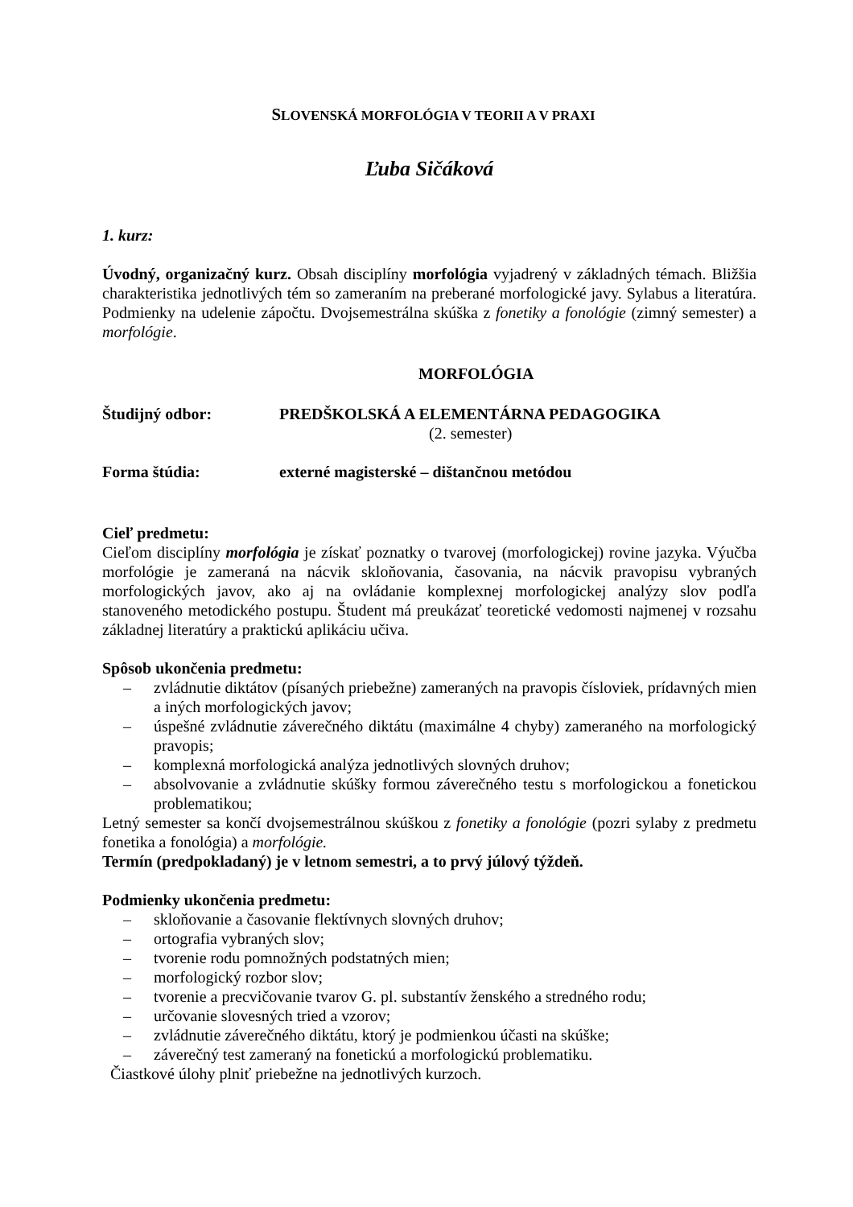SLOVENSKÁ MORFOLÓGIA V TEORII A V PRAXI
Ľuba Sičáková
1. kurz:
Úvodný, organizačný kurz. Obsah disciplíny morfológia vyjadrený v základných témach. Bližšia charakteristika jednotlivých tém so zameraním na preberané morfologické javy. Sylabus a literatúra. Podmienky na udelenie zápočtu. Dvojsemestrálna skúška z fonetiky a fonológie (zimný semester) a morfológie.
MORFOLÓGIA
Študijný odbor: PREDŠKOLSKÁ A ELEMENTÁRNA PEDAGOGIKA
(2. semester)
Forma štúdia: externé magisterské – dištančnou metódou
Cieľ predmetu:
Cieľom disciplíny morfológia je získať poznatky o tvarovej (morfologickej) rovine jazyka. Výučba morfológie je zameraná na nácvik skloňovania, časovania, na nácvik pravopisu vybraných morfologických javov, ako aj na ovládanie komplexnej morfologickej analýzy slov podľa stanoveného metodického postupu. Študent má preukázať teoretické vedomosti najmenej v rozsahu základnej literatúry a praktickú aplikáciu učiva.
Spôsob ukončenia predmetu:
– zvládnutie diktátov (písaných priebežne) zameraných na pravopis čísloviek, prídavných mien a iných morfologických javov;
– úspešné zvládnutie záverečného diktátu (maximálne 4 chyby) zameraného na morfologický pravopis;
– komplexná morfologická analýza jednotlivých slovných druhov;
– absolvovanie a zvládnutie skúšky formou záverečného testu s morfologickou a fonetickou problematikou;
Letný semester sa končí dvojsemestrálnou skúškou z fonetiky a fonológie (pozri sylaby z predmetu fonetika a fonológia) a morfológie.
Termín (predpokladaný) je v letnom semestri, a to prvý júlový týždeň.
Podmienky ukončenia predmetu:
– skloňovanie a časovanie flektívnych slovných druhov;
– ortografia vybraných slov;
– tvorenie rodu pomnožných podstatných mien;
– morfologický rozbor slov;
– tvorenie a precvičovanie tvarov G. pl. substantív ženského a stredného rodu;
– určovanie slovesných tried a vzorov;
– zvládnutie záverečného diktátu, ktorý je podmienkou účasti na skúške;
– záverečný test zameraný na fonetickú a morfologickú problematiku.
Čiastkové úlohy plniť priebežne na jednotlivých kurzoch.